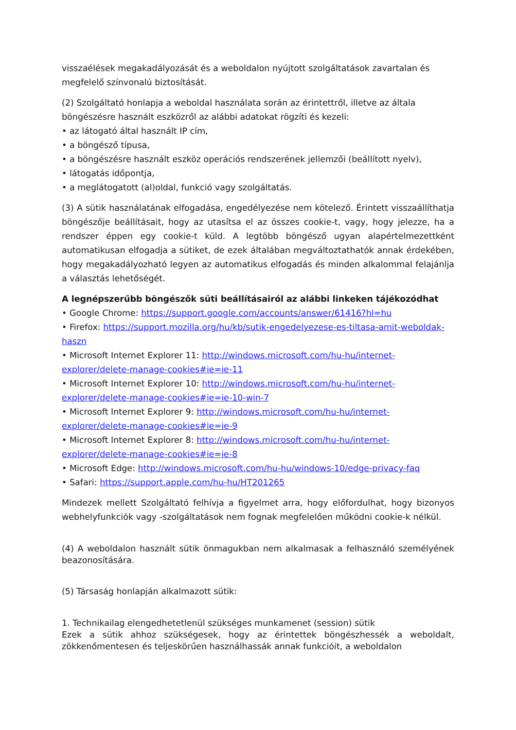visszaélések megakadályozását és a weboldalon nyújtott szolgáltatások zavartalan és megfelelő színvonalú biztosítását.
(2) Szolgáltató honlapja a weboldal használata során az érintettről, illetve az általa böngészésre használt eszközről az alábbi adatokat rögzíti és kezeli:
• az látogató által használt IP cím,
• a böngésző típusa,
• a böngészésre használt eszköz operációs rendszerének jellemzői (beállított nyelv),
• látogatás időpontja,
• a meglátogatott (al)oldal, funkció vagy szolgáltatás.
(3) A sütik használatának elfogadása, engedélyezése nem kötelező. Érintett visszaállíthatja böngészője beállításait, hogy az utasítsa el az összes cookie-t, vagy, hogy jelezze, ha a rendszer éppen egy cookie-t küld. A legtöbb böngésző ugyan alapértelmezettként automatikusan elfogadja a sütiket, de ezek általában megváltoztathatók annak érdekében, hogy megakadályozható legyen az automatikus elfogadás és minden alkalommal felajánlja a választás lehetőségét.
A legnépszerűbb böngészők süti beállításairól az alábbi linkeken tájékozódhat
• Google Chrome: https://support.google.com/accounts/answer/61416?hl=hu
• Firefox: https://support.mozilla.org/hu/kb/sutik-engedelyezese-es-tiltasa-amit-weboldak-haszn
• Microsoft Internet Explorer 11: http://windows.microsoft.com/hu-hu/internet-explorer/delete-manage-cookies#ie=ie-11
• Microsoft Internet Explorer 10: http://windows.microsoft.com/hu-hu/internet-explorer/delete-manage-cookies#ie=ie-10-win-7
• Microsoft Internet Explorer 9: http://windows.microsoft.com/hu-hu/internet-explorer/delete-manage-cookies#ie=ie-9
• Microsoft Internet Explorer 8: http://windows.microsoft.com/hu-hu/internet-explorer/delete-manage-cookies#ie=ie-8
• Microsoft Edge: http://windows.microsoft.com/hu-hu/windows-10/edge-privacy-faq
• Safari: https://support.apple.com/hu-hu/HT201265
Mindezek mellett Szolgáltató felhívja a figyelmet arra, hogy előfordulhat, hogy bizonyos webhelyfunkciók vagy -szolgáltatások nem fognak megfelelően működni cookie-k nélkül.
(4) A weboldalon használt sütik önmagukban nem alkalmasak a felhasználó személyének beazonosítására.
(5) Társaság honlapján alkalmazott sütik:
1. Technikailag elengedhetetlenül szükséges munkamenet (session) sütik
Ezek a sütik ahhoz szükségesek, hogy az érintettek böngészhessék a weboldalt, zökkenőmentesen és teljeskörűen használhassák annak funkcióit, a weboldalon